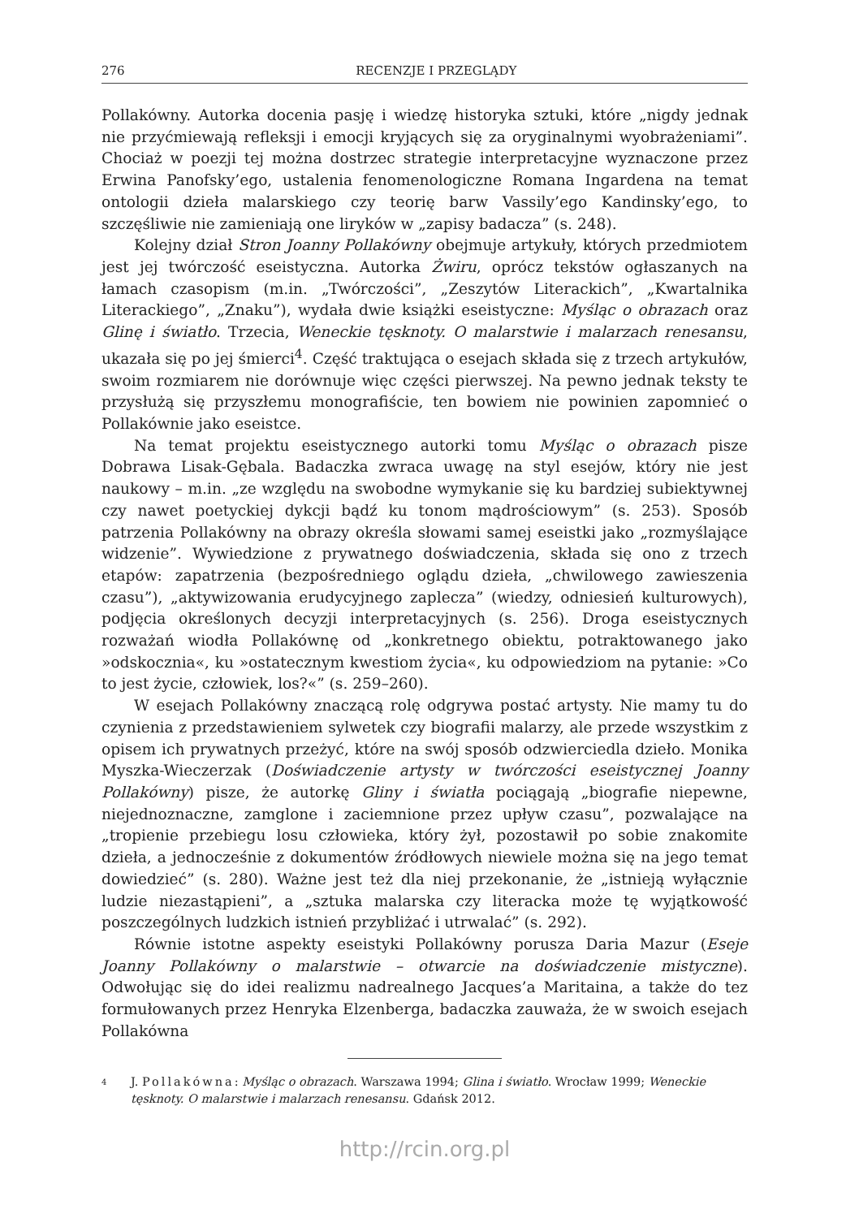276 RECENZJE I PRZEGLĄDY
Pollakówny. Autorka docenia pasję i wiedzę historyka sztuki, które „nigdy jednak nie przyćmiewają refleksji i emocji kryjących się za oryginalnymi wyobrażeniami”. Chociaż w poezji tej można dostrzec strategie interpretacyjne wyznaczone przez Erwina Panofsky’ego, ustalenia fenomenologiczne Romana Ingardena na temat ontologii dzieła malarskiego czy teorię barw Vassily’ego Kandinsky’ego, to szczęśliwie nie zamieniają one liryków w „zapisy badacza” (s. 248).
Kolejny dział Stron Joanny Pollakówny obejmuje artykuły, których przedmiotem jest jej twórczość eseistyczna. Autorka Żwiru, oprócz tekstów ogłaszanych na łamach czasopism (m.in. „Twórczości”, „Zeszytów Literackich”, „Kwartalnika Literackiego”, „Znaku”), wydała dwie książki eseistyczne: Myśląc o obrazach oraz Glinę i światło. Trzecia, Weneckie tęsknoty. O malarstwie i malarzach renesansu, ukazała się po jej śmierci<sup>4</sup>. Część traktująca o esejach składa się z trzech artykułów, swoim rozmiarem nie dorównuje więc części pierwszej. Na pewno jednak teksty te przysłużą się przyszłemu monografiście, ten bowiem nie powinien zapomnieć o Pollakównie jako eseistce.
Na temat projektu eseistycznego autorki tomu Myśląc o obrazach pisze Dobrawa Lisak-Gębala. Badaczka zwraca uwagę na styl esejów, który nie jest naukowy – m.in. „ze względu na swobodne wymykanie się ku bardziej subiektywnej czy nawet poetyckiej dykcji bądź ku tonom mądrościowym” (s. 253). Sposób patrzenia Pollakówny na obrazy określa słowami samej eseistki jako „rozmyślające widzenie”. Wywiedzione z prywatnego doświadczenia, składa się ono z trzech etapów: zapatrzenia (bezpośredniego oglądu dzieła, „chwilowego zawieszenia czasu”), „aktywizowania erudycyjnego zaplecza” (wiedzy, odniesień kulturowych), podjęcia określonych decyzji interpretacyjnych (s. 256). Droga eseistycznych rozważań wiodła Pollakównę od „konkretnego obiektu, potraktowanego jako »odskocznia«, ku »ostatecznym kwestiom życia«, ku odpowiedziom na pytanie: »Co to jest życie, człowiek, los?«” (s. 259–260).
W esejach Pollakówny znaczącą rolę odgrywa postać artysty. Nie mamy tu do czynienia z przedstawieniem sylwetek czy biografii malarzy, ale przede wszystkim z opisem ich prywatnych przeżyć, które na swój sposób odzwierciedla dzieło. Monika Myszka-Wieczerzak (Doświadczenie artysty w twórczości eseistycznej Joanny Pollakówny) pisze, że autorkę Gliny i światła pociągają „biografie niepewne, niejednoznaczne, zamglone i zaciemnione przez upływ czasu”, pozwalające na „tropienie przebiegu losu człowieka, który żył, pozostawił po sobie znakomite dzieła, a jednocześnie z dokumentów źródłowych niewiele można się na jego temat dowiedzieć” (s. 280). Ważne jest też dla niej przekonanie, że „istnieją wyłącznie ludzie niezastąpieni”, a „sztuka malarska czy literacka może tę wyjątkowość poszczególnych ludzkich istnień przybliżać i utrwalać” (s. 292).
Równie istotne aspekty eseistyki Pollakówny porusza Daria Mazur (Eseje Joanny Pollakówny o malarstwie – otwarcie na doświadczenie mistyczne). Odwołując się do idei realizmu nadrealnego Jacques’a Maritaina, a także do tez formułowanych przez Henryka Elzenberga, badaczka zauważa, że w swoich esejach Pollakówna
<sup>4</sup>
J. Pollakówna: Myśląc o obrazach. Warszawa 1994; Glina i światło. Wrocław 1999; Weneckie tęsknoty. O malarstwie i malarzach renesansu. Gdańsk 2012.
http://rcin.org.pl